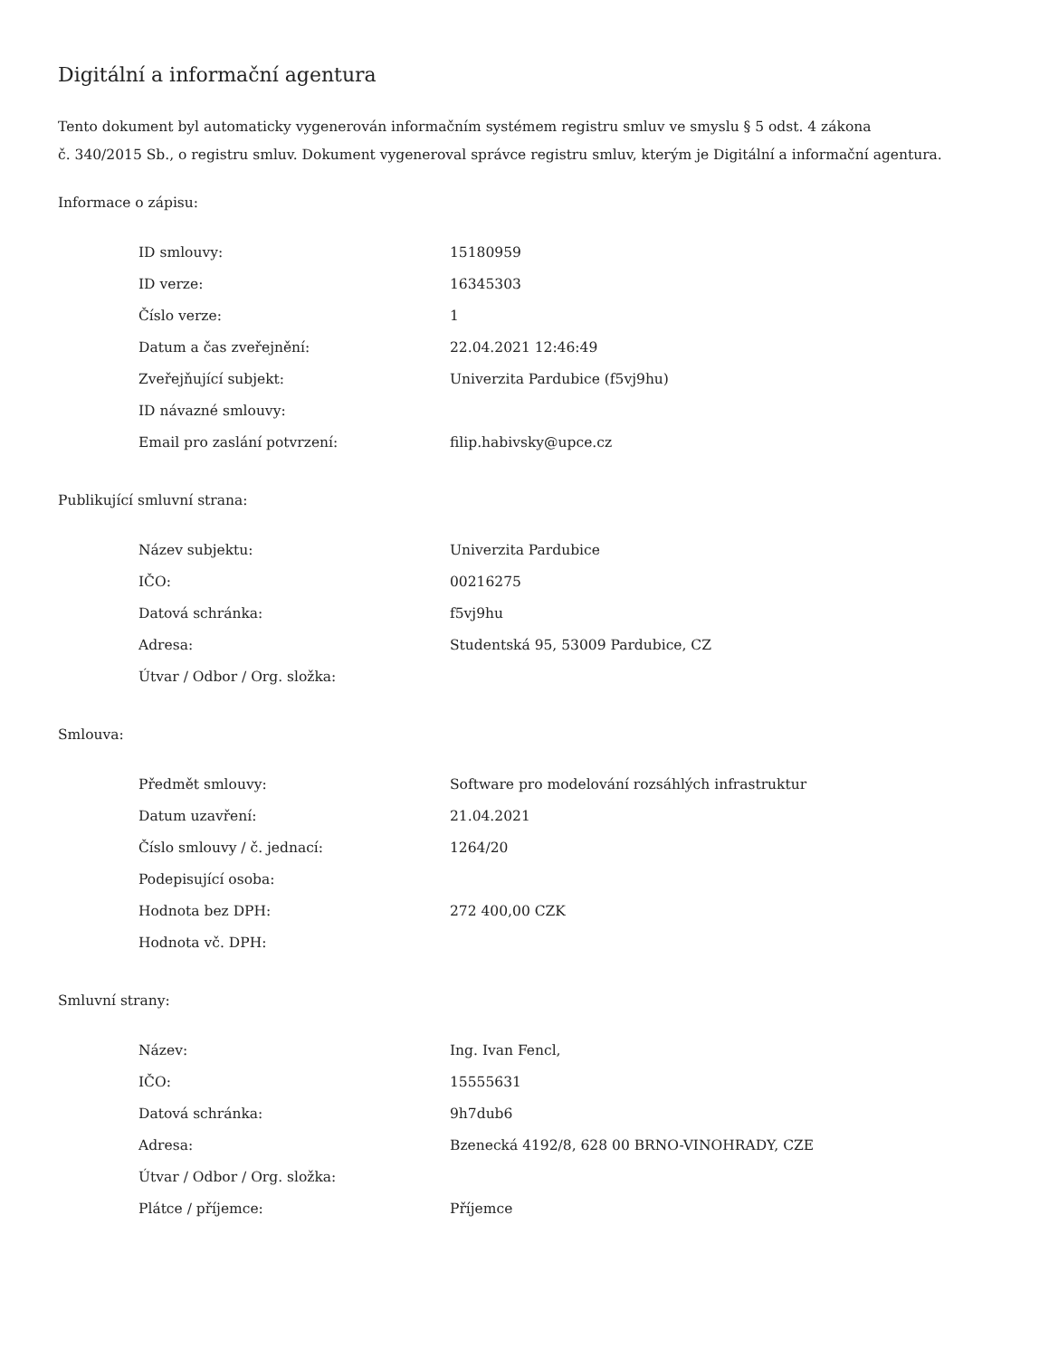Digitální a informační agentura
Tento dokument byl automaticky vygenerován informačním systémem registru smluv ve smyslu § 5 odst. 4 zákona
č. 340/2015 Sb., o registru smluv. Dokument vygeneroval správce registru smluv, kterým je Digitální a informační agentura.
Informace o zápisu:
| ID smlouvy: | 15180959 |
| ID verze: | 16345303 |
| Číslo verze: | 1 |
| Datum a čas zveřejnění: | 22.04.2021 12:46:49 |
| Zveřejňující subjekt: | Univerzita Pardubice (f5vj9hu) |
| ID návazné smlouvy: | |
| Email pro zaslání potvrzení: | filip.habivsky@upce.cz |
Publikující smluvní strana:
| Název subjektu: | Univerzita Pardubice |
| IČO: | 00216275 |
| Datová schránka: | f5vj9hu |
| Adresa: | Studentská 95, 53009 Pardubice, CZ |
| Útvar / Odbor / Org. složka: | |
Smlouva:
| Předmět smlouvy: | Software pro modelování rozsáhlých infrastruktur |
| Datum uzavření: | 21.04.2021 |
| Číslo smlouvy / č. jednací: | 1264/20 |
| Podepisující osoba: | |
| Hodnota bez DPH: | 272 400,00 CZK |
| Hodnota vč. DPH: | |
Smluvní strany:
| Název: | Ing. Ivan Fencl, |
| IČO: | 15555631 |
| Datová schránka: | 9h7dub6 |
| Adresa: | Bzenecká 4192/8, 628 00 BRNO-VINOHRADY, CZE |
| Útvar / Odbor / Org. složka: | |
| Plátce / příjemce: | Příjemce |